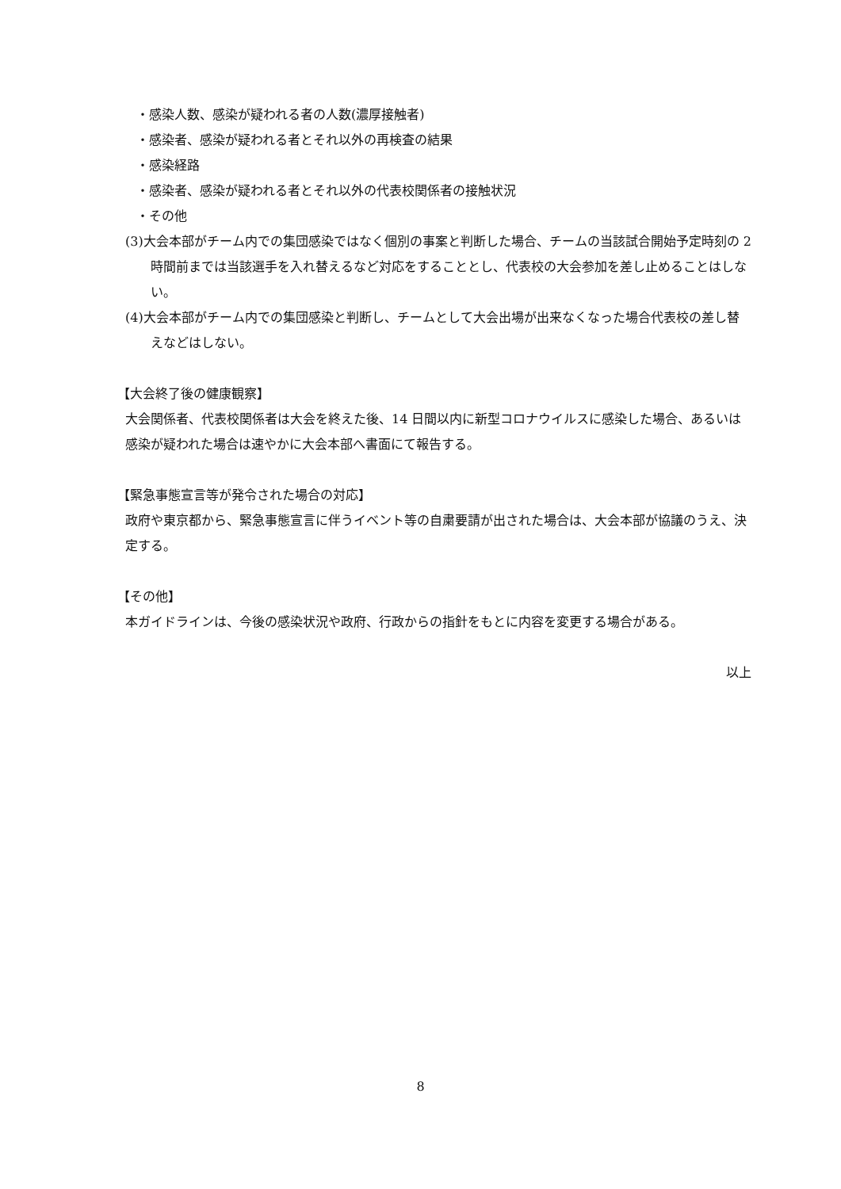・感染人数、感染が疑われる者の人数(濃厚接触者)
・感染者、感染が疑われる者とそれ以外の再検査の結果
・感染経路
・感染者、感染が疑われる者とそれ以外の代表校関係者の接触状況
・その他
(3)大会本部がチーム内での集団感染ではなく個別の事案と判断した場合、チームの当該試合開始予定時刻の 2 時間前までは当該選手を入れ替えるなど対応をすることとし、代表校の大会参加を差し止めることはしない。
(4)大会本部がチーム内での集団感染と判断し、チームとして大会出場が出来なくなった場合代表校の差し替えなどはしない。
【大会終了後の健康観察】
大会関係者、代表校関係者は大会を終えた後、14 日間以内に新型コロナウイルスに感染した場合、あるいは感染が疑われた場合は速やかに大会本部へ書面にて報告する。
【緊急事態宣言等が発令された場合の対応】
政府や東京都から、緊急事態宣言に伴うイベント等の自粛要請が出された場合は、大会本部が協議のうえ、決定する。
【その他】
本ガイドラインは、今後の感染状況や政府、行政からの指針をもとに内容を変更する場合がある。
以上
8